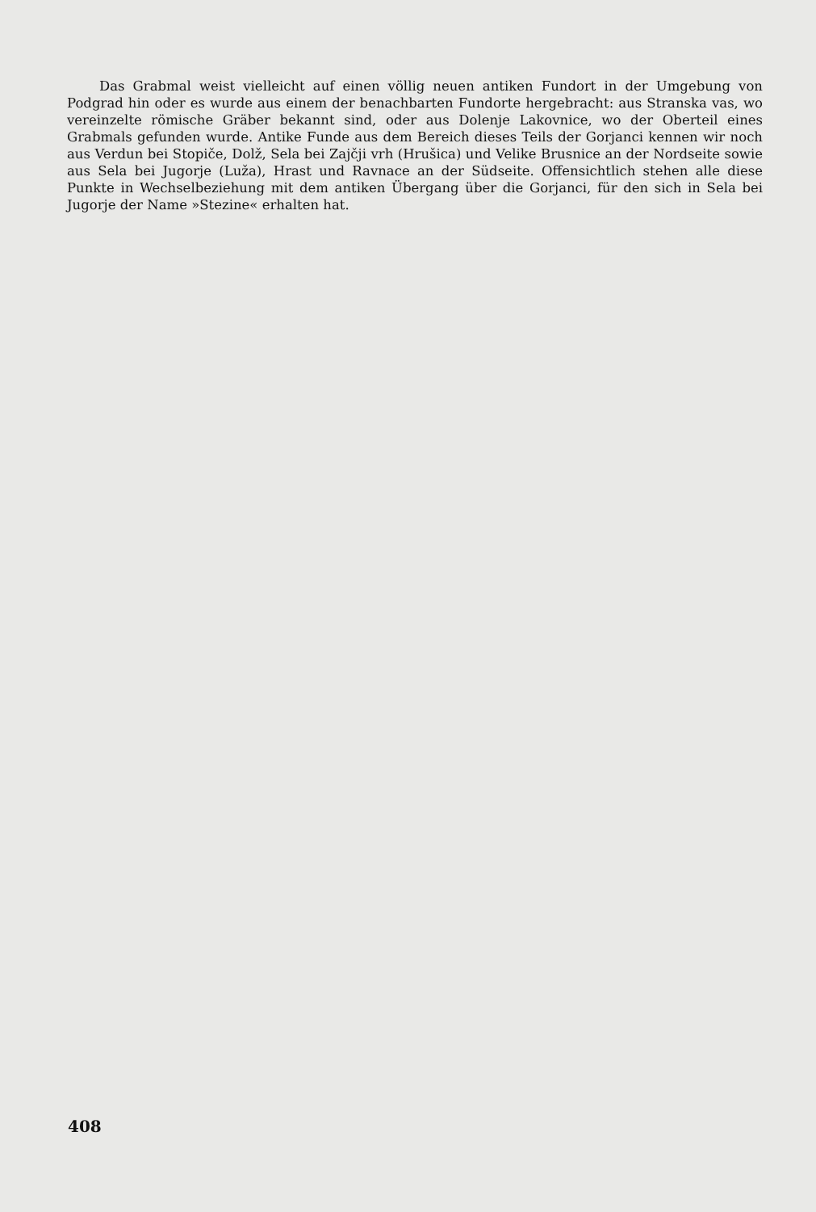Das Grabmal weist vielleicht auf einen völlig neuen antiken Fundort in der Umgebung von Podgrad hin oder es wurde aus einem der benachbarten Fundorte hergebracht: aus Stranska vas, wo vereinzelte römische Gräber bekannt sind, oder aus Dolenje Lakovnice, wo der Oberteil eines Grabmals gefunden wurde. Antike Funde aus dem Bereich dieses Teils der Gorjanci kennen wir noch aus Verdun bei Stopiče, Dolž, Sela bei Zajčji vrh (Hrušica) und Velike Brusnice an der Nordseite sowie aus Sela bei Jugorje (Luža), Hrast und Ravnace an der Südseite. Offensichtlich stehen alle diese Punkte in Wechselbeziehung mit dem antiken Übergang über die Gorjanci, für den sich in Sela bei Jugorje der Name »Stezine« erhalten hat.
408